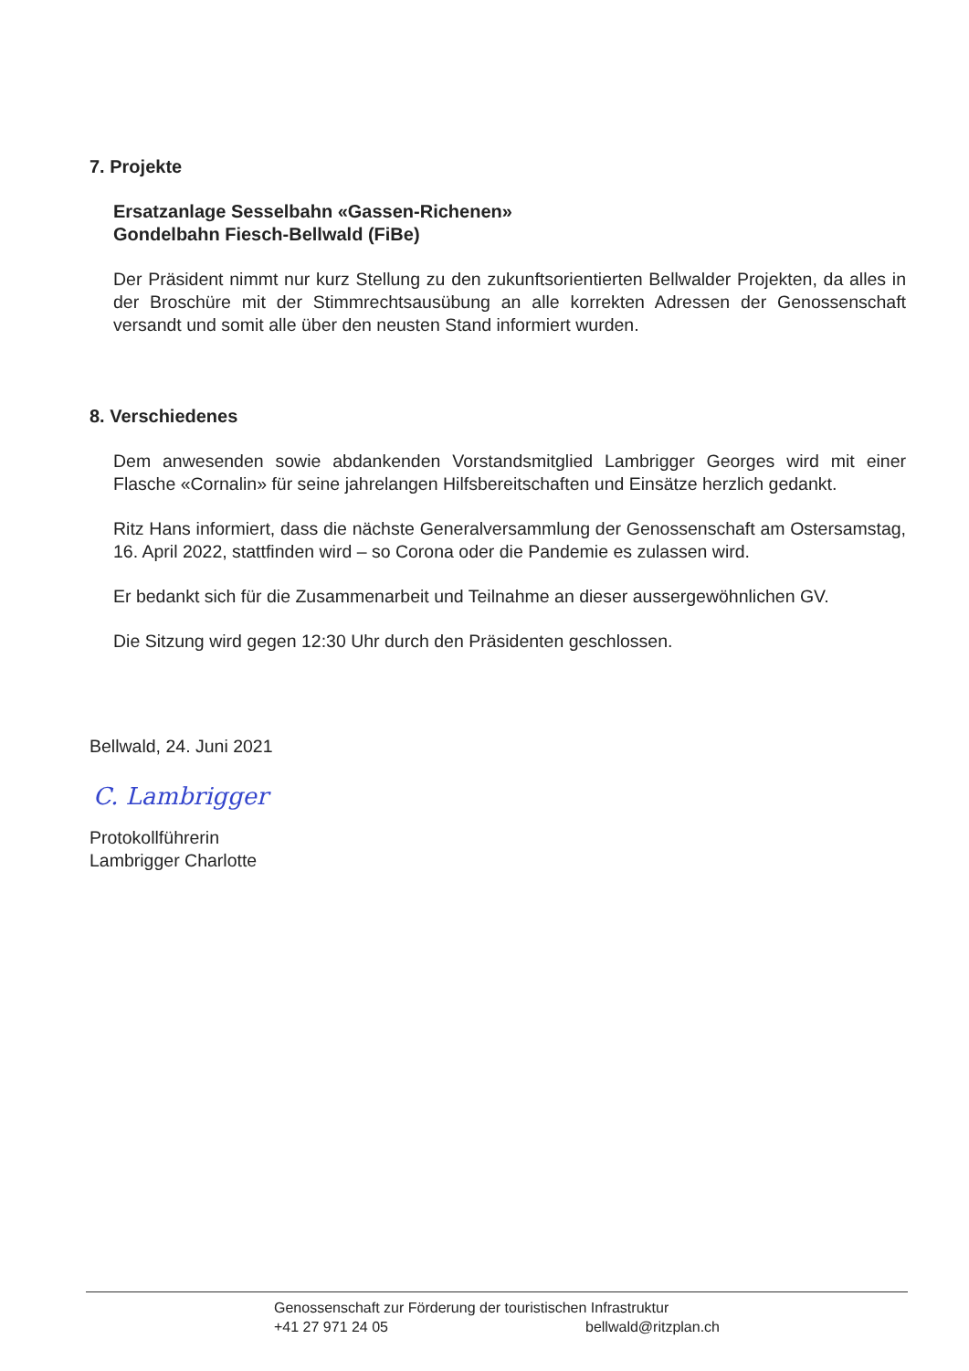7. Projekte
Ersatzanlage Sesselbahn «Gassen-Richenen»
Gondelbahn Fiesch-Bellwald (FiBe)
Der Präsident nimmt nur kurz Stellung zu den zukunftsorientierten Bellwalder Projekten, da alles in der Broschüre mit der Stimmrechtsausübung an alle korrekten Adressen der Genossenschaft versandt und somit alle über den neusten Stand informiert wurden.
8. Verschiedenes
Dem anwesenden sowie abdankenden Vorstandsmitglied Lambrigger Georges wird mit einer Flasche «Cornalin» für seine jahrelangen Hilfsbereitschaften und Einsätze herzlich gedankt.
Ritz Hans informiert, dass die nächste Generalversammlung der Genossenschaft am Ostersamstag, 16. April 2022, stattfinden wird – so Corona oder die Pandemie es zulassen wird.
Er bedankt sich für die Zusammenarbeit und Teilnahme an dieser aussergewöhnlichen GV.
Die Sitzung wird gegen 12:30 Uhr durch den Präsidenten geschlossen.
Bellwald, 24. Juni 2021
C. Lambrigger
Protokollführerin
Lambrigger Charlotte
Genossenschaft zur Förderung der touristischen Infrastruktur
+41 27 971 24 05 bellwald@ritzplan.ch